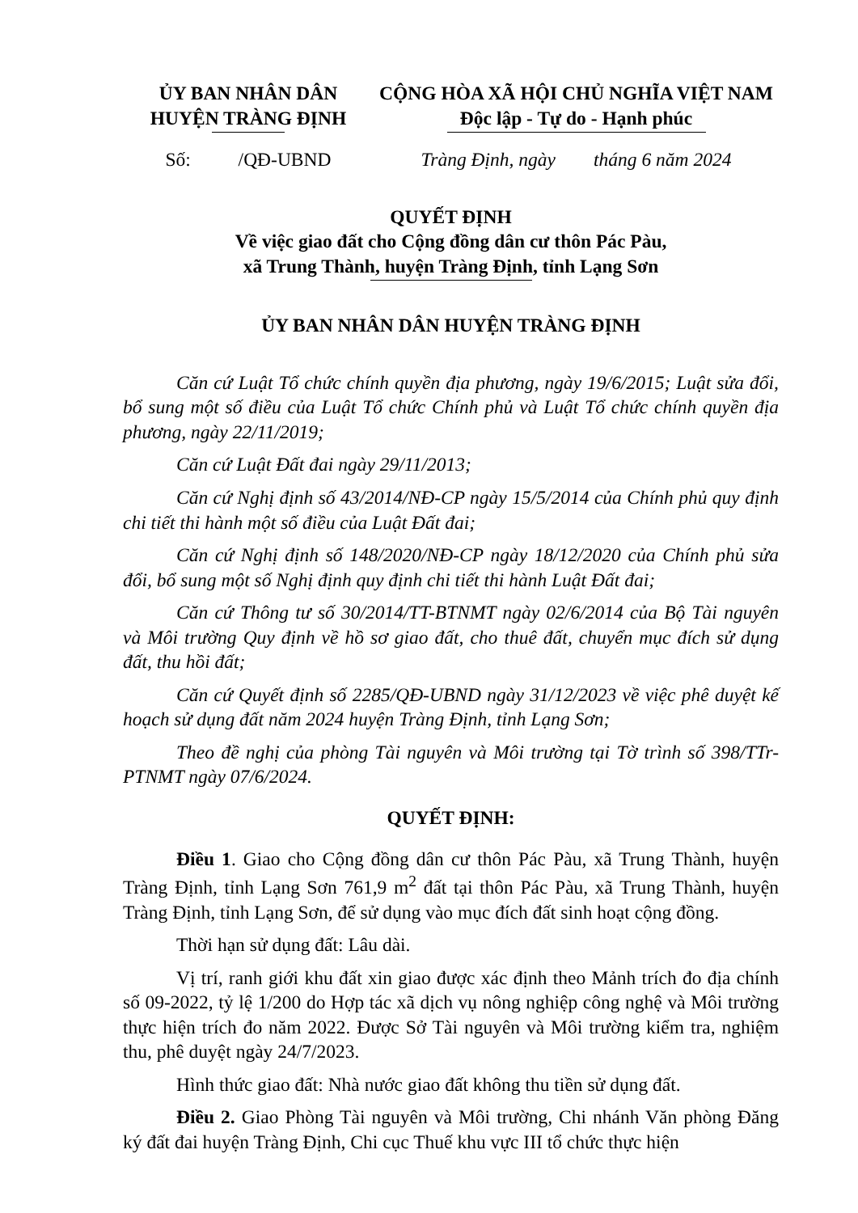ỦY BAN NHÂN DÂN
HUYỆN TRÀNG ĐỊNH
Số: /QĐ-UBND
CỘNG HÒA XÃ HỘI CHỦ NGHĨA VIỆT NAM
Độc lập - Tự do - Hạnh phúc
Tràng Định, ngày tháng 6 năm 2024
QUYẾT ĐỊNH
Về việc giao đất cho Cộng đồng dân cư thôn Pác Pàu,
xã Trung Thành, huyện Tràng Định, tỉnh Lạng Sơn
ỦY BAN NHÂN DÂN HUYỆN TRÀNG ĐỊNH
Căn cứ Luật Tổ chức chính quyền địa phương, ngày 19/6/2015; Luật sửa đổi, bổ sung một số điều của Luật Tổ chức Chính phủ và Luật Tổ chức chính quyền địa phương, ngày 22/11/2019;
Căn cứ Luật Đất đai ngày 29/11/2013;
Căn cứ Nghị định số 43/2014/NĐ-CP ngày 15/5/2014 của Chính phủ quy định chi tiết thi hành một số điều của Luật Đất đai;
Căn cứ Nghị định số 148/2020/NĐ-CP ngày 18/12/2020 của Chính phủ sửa đổi, bổ sung một số Nghị định quy định chi tiết thi hành Luật Đất đai;
Căn cứ Thông tư số 30/2014/TT-BTNMT ngày 02/6/2014 của Bộ Tài nguyên và Môi trường Quy định về hồ sơ giao đất, cho thuê đất, chuyển mục đích sử dụng đất, thu hồi đất;
Căn cứ Quyết định số 2285/QĐ-UBND ngày 31/12/2023 về việc phê duyệt kế hoạch sử dụng đất năm 2024 huyện Tràng Định, tỉnh Lạng Sơn;
Theo đề nghị của phòng Tài nguyên và Môi trường tại Tờ trình số 398/TTr-PTNMT ngày 07/6/2024.
QUYẾT ĐỊNH:
Điều 1. Giao cho Cộng đồng dân cư thôn Pác Pàu, xã Trung Thành, huyện Tràng Định, tỉnh Lạng Sơn 761,9 m<sup>2</sup> đất tại thôn Pác Pàu, xã Trung Thành, huyện Tràng Định, tỉnh Lạng Sơn, để sử dụng vào mục đích đất sinh hoạt cộng đồng.
Thời hạn sử dụng đất: Lâu dài.
Vị trí, ranh giới khu đất xin giao được xác định theo Mảnh trích đo địa chính số 09-2022, tỷ lệ 1/200 do Hợp tác xã dịch vụ nông nghiệp công nghệ và Môi trường thực hiện trích đo năm 2022. Được Sở Tài nguyên và Môi trường kiểm tra, nghiệm thu, phê duyệt ngày 24/7/2023.
Hình thức giao đất: Nhà nước giao đất không thu tiền sử dụng đất.
Điều 2. Giao Phòng Tài nguyên và Môi trường, Chi nhánh Văn phòng Đăng ký đất đai huyện Tràng Định, Chi cục Thuế khu vực III tổ chức thực hiện